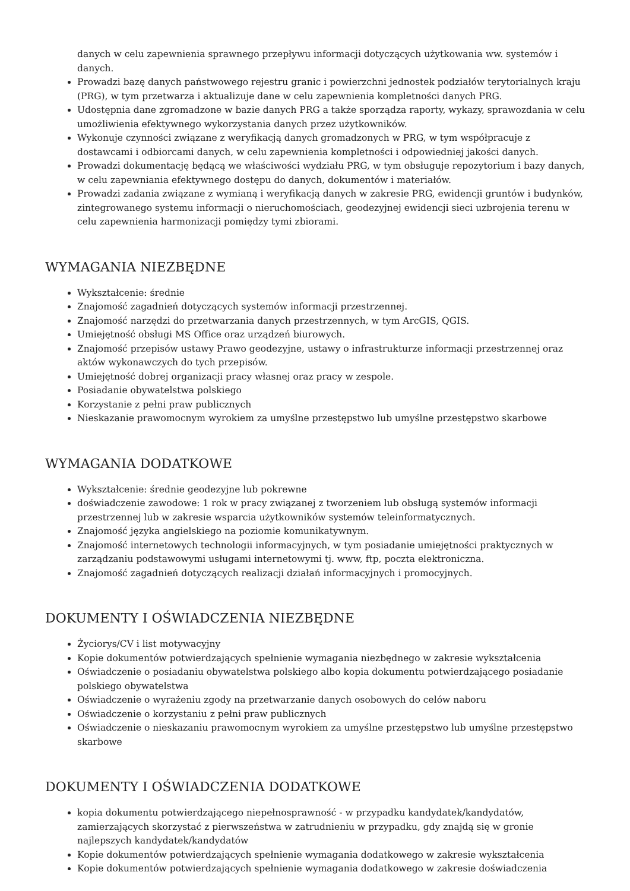danych w celu zapewnienia sprawnego przepływu informacji dotyczących użytkowania ww. systemów i danych.
Prowadzi bazę danych państwowego rejestru granic i powierzchni jednostek podziałów terytorialnych kraju (PRG), w tym przetwarza i aktualizuje dane w celu zapewnienia kompletności danych PRG.
Udostępnia dane zgromadzone w bazie danych PRG a także sporządza raporty, wykazy, sprawozdania w celu umożliwienia efektywnego wykorzystania danych przez użytkowników.
Wykonuje czynności związane z weryfikacją danych gromadzonych w PRG, w tym współpracuje z dostawcami i odbiorcami danych, w celu zapewnienia kompletności i odpowiedniej jakości danych.
Prowadzi dokumentację będącą we właściwości wydziału PRG, w tym obsługuje repozytorium i bazy danych, w celu zapewniania efektywnego dostępu do danych, dokumentów i materiałów.
Prowadzi zadania związane z wymianą i weryfikacją danych w zakresie PRG, ewidencji gruntów i budynków, zintegrowanego systemu informacji o nieruchomościach, geodezyjnej ewidencji sieci uzbrojenia terenu w celu zapewnienia harmonizacji pomiędzy tymi zbiorami.
WYMAGANIA NIEZBĘDNE
Wykształcenie: średnie
Znajomość zagadnień dotyczących systemów informacji przestrzennej.
Znajomość narzędzi do przetwarzania danych przestrzennych, w tym ArcGIS, QGIS.
Umiejętność obsługi MS Office oraz urządzeń biurowych.
Znajomość przepisów ustawy Prawo geodezyjne, ustawy o infrastrukturze informacji przestrzennej oraz aktów wykonawczych do tych przepisów.
Umiejętność dobrej organizacji pracy własnej oraz pracy w zespole.
Posiadanie obywatelstwa polskiego
Korzystanie z pełni praw publicznych
Nieskazanie prawomocnym wyrokiem za umyślne przestępstwo lub umyślne przestępstwo skarbowe
WYMAGANIA DODATKOWE
Wykształcenie: średnie geodezyjne lub pokrewne
doświadczenie zawodowe: 1 rok w pracy związanej z tworzeniem lub obsługą systemów informacji przestrzennej lub w zakresie wsparcia użytkowników systemów teleinformatycznych.
Znajomość języka angielskiego na poziomie komunikatywnym.
Znajomość internetowych technologii informacyjnych, w tym posiadanie umiejętności praktycznych w zarządzaniu podstawowymi usługami internetowymi tj. www, ftp, poczta elektroniczna.
Znajomość zagadnień dotyczących realizacji działań informacyjnych i promocyjnych.
DOKUMENTY I OŚWIADCZENIA NIEZBĘDNE
Życiorys/CV i list motywacyjny
Kopie dokumentów potwierdzających spełnienie wymagania niezbędnego w zakresie wykształcenia
Oświadczenie o posiadaniu obywatelstwa polskiego albo kopia dokumentu potwierdzającego posiadanie polskiego obywatelstwa
Oświadczenie o wyrażeniu zgody na przetwarzanie danych osobowych do celów naboru
Oświadczenie o korzystaniu z pełni praw publicznych
Oświadczenie o nieskazaniu prawomocnym wyrokiem za umyślne przestępstwo lub umyślne przestępstwo skarbowe
DOKUMENTY I OŚWIADCZENIA DODATKOWE
kopia dokumentu potwierdzającego niepełnosprawność - w przypadku kandydatek/kandydatów, zamierzających skorzystać z pierwszeństwa w zatrudnieniu w przypadku, gdy znajdą się w gronie najlepszych kandydatek/kandydatów
Kopie dokumentów potwierdzających spełnienie wymagania dodatkowego w zakresie wykształcenia
Kopie dokumentów potwierdzających spełnienie wymagania dodatkowego w zakresie doświadczenia